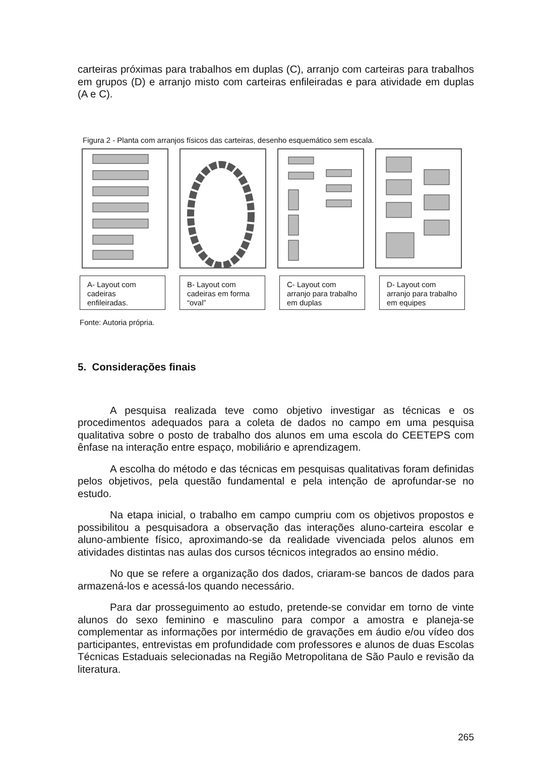carteiras próximas para trabalhos em duplas (C), arranjo com carteiras para trabalhos em grupos (D) e arranjo misto com carteiras enfileiradas e para atividade em duplas (A e C).
Figura 2 - Planta com arranjos físicos das carteiras, desenho esquemático sem escala.
A- Layout com cadeiras enfileiradas.
B- Layout com cadeiras em forma “oval”
C- Layout com arranjo para trabalho em duplas
D- Layout com arranjo para trabalho em equipes
Fonte: Autoria própria.
5. Considerações finais
A pesquisa realizada teve como objetivo investigar as técnicas e os procedimentos adequados para a coleta de dados no campo em uma pesquisa qualitativa sobre o posto de trabalho dos alunos em uma escola do CEETEPS com ênfase na interação entre espaço, mobiliário e aprendizagem.
A escolha do método e das técnicas em pesquisas qualitativas foram definidas pelos objetivos, pela questão fundamental e pela intenção de aprofundar-se no estudo.
Na etapa inicial, o trabalho em campo cumpriu com os objetivos propostos e possibilitou a pesquisadora a observação das interações aluno-carteira escolar e aluno-ambiente físico, aproximando-se da realidade vivenciada pelos alunos em atividades distintas nas aulas dos cursos técnicos integrados ao ensino médio.
No que se refere a organização dos dados, criaram-se bancos de dados para armazená-los e acessá-los quando necessário.
Para dar prosseguimento ao estudo, pretende-se convidar em torno de vinte alunos do sexo feminino e masculino para compor a amostra e planeja-se complementar as informações por intermédio de gravações em áudio e/ou vídeo dos participantes, entrevistas em profundidade com professores e alunos de duas Escolas Técnicas Estaduais selecionadas na Região Metropolitana de São Paulo e revisão da literatura.
265